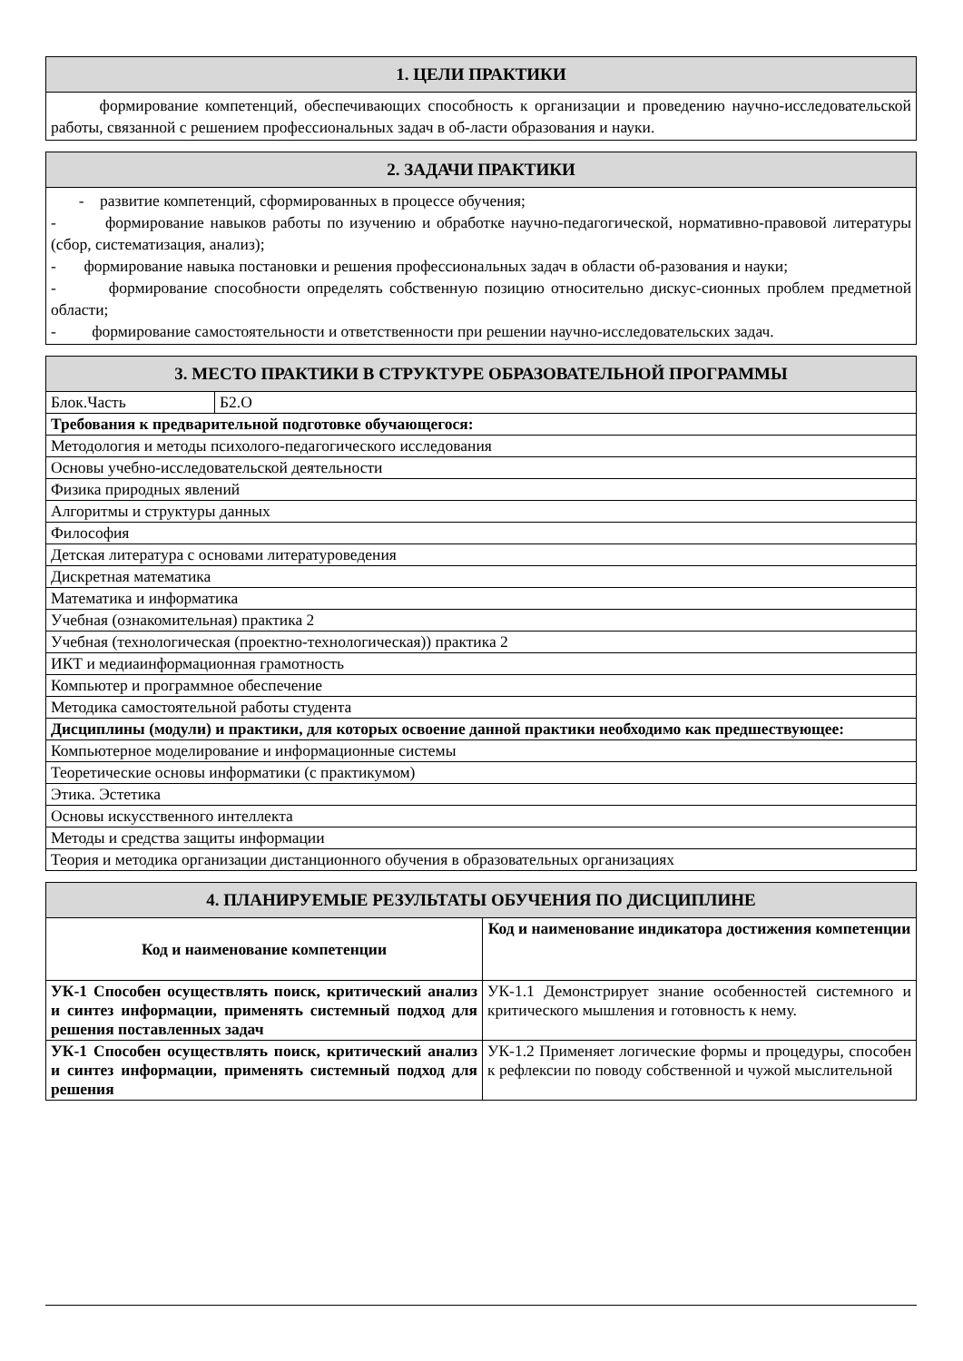1. ЦЕЛИ ПРАКТИКИ
формирование компетенций, обеспечивающих способность к организации и проведению научно-исследовательской работы, связанной с решением профессиональных задач в об-ласти образования и науки.
2. ЗАДАЧИ ПРАКТИКИ
- развитие компетенций, сформированных в процессе обучения;
- формирование навыков работы по изучению и обработке научно-педагогической, нормативно-правовой литературы (сбор, систематизация, анализ);
- формирование навыка постановки и решения профессиональных задач в области об-разования и науки;
- формирование способности определять собственную позицию относительно дискус-сионных проблем предметной области;
- формирование самостоятельности и ответственности при решении научно-исследовательских задач.
3. МЕСТО ПРАКТИКИ В СТРУКТУРЕ ОБРАЗОВАТЕЛЬНОЙ ПРОГРАММЫ
| Блок.Часть | Б2.О |
| Требования к предварительной подготовке обучающегося: | |
| Методология и методы психолого-педагогического исследования | |
| Основы учебно-исследовательской деятельности | |
| Физика природных явлений | |
| Алгоритмы и структуры данных | |
| Философия | |
| Детская литература с основами литературоведения | |
| Дискретная математика | |
| Математика и информатика | |
| Учебная (ознакомительная) практика 2 | |
| Учебная (технологическая (проектно-технологическая)) практика 2 | |
| ИКТ и медиаинформационная грамотность | |
| Компьютер и программное обеспечение | |
| Методика самостоятельной работы студента | |
| Дисциплины (модули) и практики, для которых освоение данной практики необходимо как предшествующее: | |
| Компьютерное моделирование и информационные системы | |
| Теоретические основы информатики (с практикумом) | |
| Этика. Эстетика | |
| Основы искусственного интеллекта | |
| Методы и средства защиты информации | |
| Теория и методика организации дистанционного обучения в образовательных организациях | |
4. ПЛАНИРУЕМЫЕ РЕЗУЛЬТАТЫ ОБУЧЕНИЯ ПО ДИСЦИПЛИНЕ
| Код и наименование компетенции | Код и наименование индикатора достижения компетенции |
| --- | --- |
| УК-1 Способен осуществлять поиск, критический анализ и синтез информации, применять системный подход для решения поставленных задач | УК-1.1 Демонстрирует знание особенностей системного и критического мышления и готовность к нему. |
| УК-1 Способен осуществлять поиск, критический анализ и синтез информации, применять системный подход для решения | УК-1.2 Применяет логические формы и процедуры, способен к рефлексии по поводу собственной и чужой мыслительной |